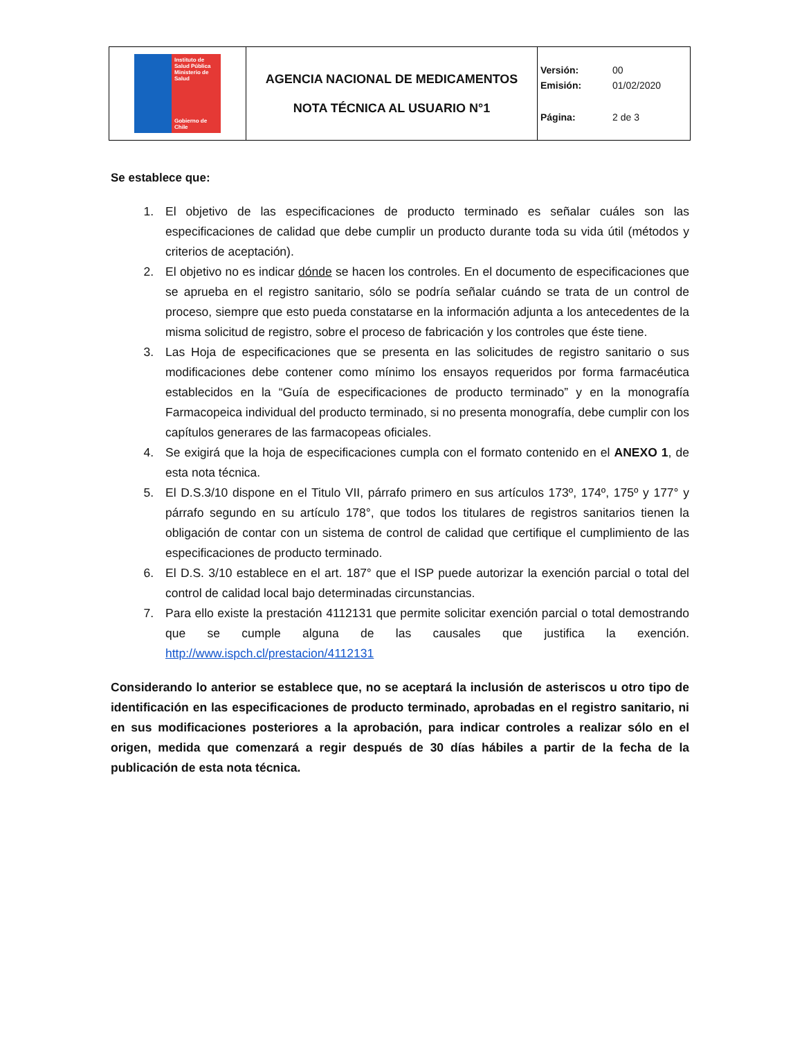| Instituto de Salud Pública Ministerio de Salud Gobierno de Chile | AGENCIA NACIONAL DE MEDICAMENTOS NOTA TÉCNICA AL USUARIO N°1 | Versión: 00 Emisión: 01/02/2020 Página: 2 de 3 |
Se establece que:
1. El objetivo de las especificaciones de producto terminado es señalar cuáles son las especificaciones de calidad que debe cumplir un producto durante toda su vida útil (métodos y criterios de aceptación).
2. El objetivo no es indicar dónde se hacen los controles. En el documento de especificaciones que se aprueba en el registro sanitario, sólo se podría señalar cuándo se trata de un control de proceso, siempre que esto pueda constatarse en la información adjunta a los antecedentes de la misma solicitud de registro, sobre el proceso de fabricación y los controles que éste tiene.
3. Las Hoja de especificaciones que se presenta en las solicitudes de registro sanitario o sus modificaciones debe contener como mínimo los ensayos requeridos por forma farmacéutica establecidos en la “Guía de especificaciones de producto terminado” y en la monografía Farmacopeica individual del producto terminado, si no presenta monografía, debe cumplir con los capítulos generares de las farmacopeas oficiales.
4. Se exigirá que la hoja de especificaciones cumpla con el formato contenido en el ANEXO 1, de esta nota técnica.
5. El D.S.3/10 dispone en el Titulo VII, párrafo primero en sus artículos 173º, 174º, 175º y 177° y párrafo segundo en su artículo 178°, que todos los titulares de registros sanitarios tienen la obligación de contar con un sistema de control de calidad que certifique el cumplimiento de las especificaciones de producto terminado.
6. El D.S. 3/10 establece en el art. 187° que el ISP puede autorizar la exención parcial o total del control de calidad local bajo determinadas circunstancias.
7. Para ello existe la prestación 4112131 que permite solicitar exención parcial o total demostrando que se cumple alguna de las causales que justifica la exención. http://www.ispch.cl/prestacion/4112131
Considerando lo anterior se establece que, no se aceptará la inclusión de asteriscos u otro tipo de identificación en las especificaciones de producto terminado, aprobadas en el registro sanitario, ni en sus modificaciones posteriores a la aprobación, para indicar controles a realizar sólo en el origen, medida que comenzará a regir después de 30 días hábiles a partir de la fecha de la publicación de esta nota técnica.